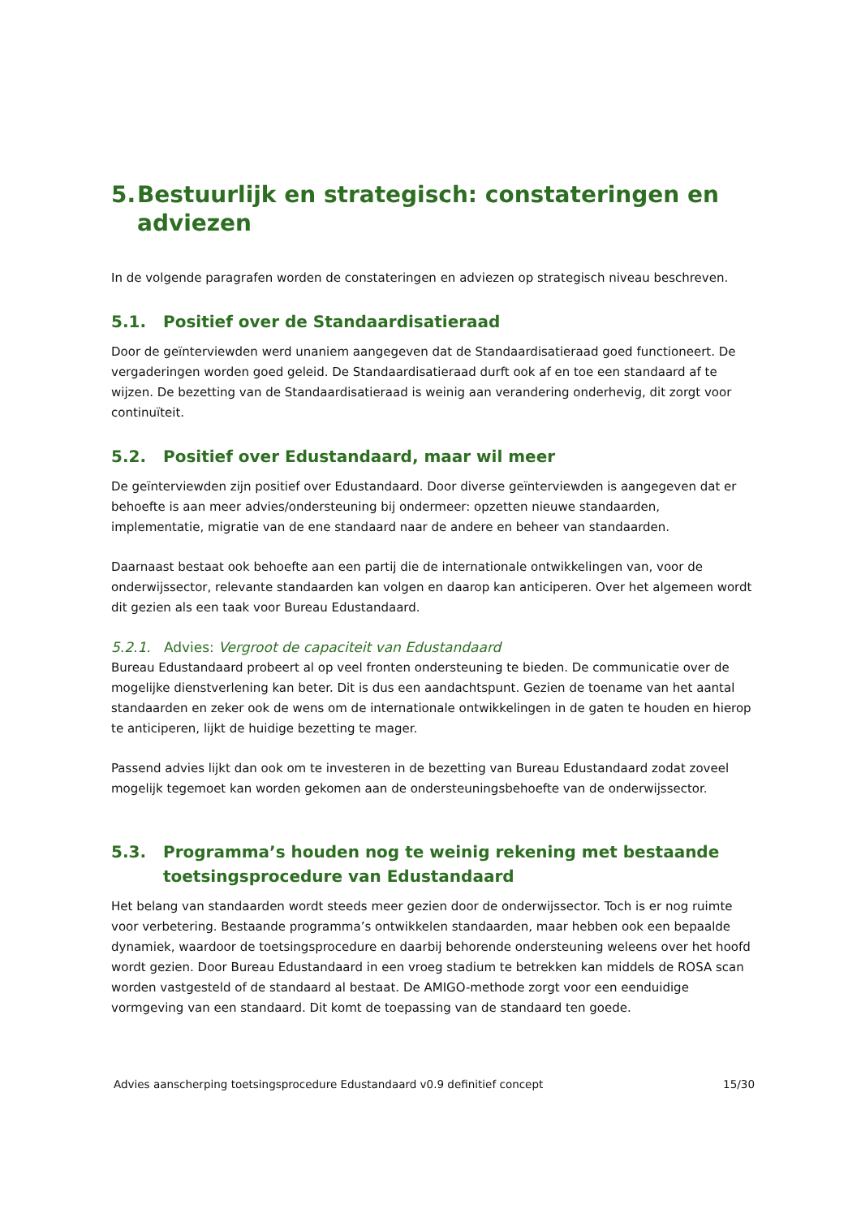5. Bestuurlijk en strategisch: constateringen en adviezen
In de volgende paragrafen worden de constateringen en adviezen op strategisch niveau beschreven.
5.1. Positief over de Standaardisatieraad
Door de geïnterviewden werd unaniem aangegeven dat de Standaardisatieraad goed functioneert. De vergaderingen worden goed geleid. De Standaardisatieraad durft ook af en toe een standaard af te wijzen. De bezetting van de Standaardisatieraad is weinig aan verandering onderhevig, dit zorgt voor continuïteit.
5.2. Positief over Edustandaard, maar wil meer
De geïnterviewden zijn positief over Edustandaard. Door diverse geïnterviewden is aangegeven dat er behoefte is aan meer advies/ondersteuning bij ondermeer: opzetten nieuwe standaarden, implementatie, migratie van de ene standaard naar de andere en beheer van standaarden.
Daarnaast bestaat ook behoefte aan een partij die de internationale ontwikkelingen van, voor de onderwijssector, relevante standaarden kan volgen en daarop kan anticiperen. Over het algemeen wordt dit gezien als een taak voor Bureau Edustandaard.
5.2.1. Advies: Vergroot de capaciteit van Edustandaard
Bureau Edustandaard probeert al op veel fronten ondersteuning te bieden. De communicatie over de mogelijke dienstverlening kan beter. Dit is dus een aandachtspunt. Gezien de toename van het aantal standaarden en zeker ook de wens om de internationale ontwikkelingen in de gaten te houden en hierop te anticiperen, lijkt de huidige bezetting te mager.
Passend advies lijkt dan ook om te investeren in de bezetting van Bureau Edustandaard zodat zoveel mogelijk tegemoet kan worden gekomen aan de ondersteuningsbehoefte van de onderwijssector.
5.3. Programma’s houden nog te weinig rekening met bestaande toetsingsprocedure van Edustandaard
Het belang van standaarden wordt steeds meer gezien door de onderwijssector. Toch is er nog ruimte voor verbetering. Bestaande programma’s ontwikkelen standaarden, maar hebben ook een bepaalde dynamiek, waardoor de toetsingsprocedure en daarbij behorende ondersteuning weleens over het hoofd wordt gezien. Door Bureau Edustandaard in een vroeg stadium te betrekken kan middels de ROSA scan worden vastgesteld of de standaard al bestaat. De AMIGO-methode zorgt voor een eenduidige vormgeving van een standaard. Dit komt de toepassing van de standaard ten goede.
Advies aanscherping toetsingsprocedure Edustandaard v0.9 definitief concept 15/30